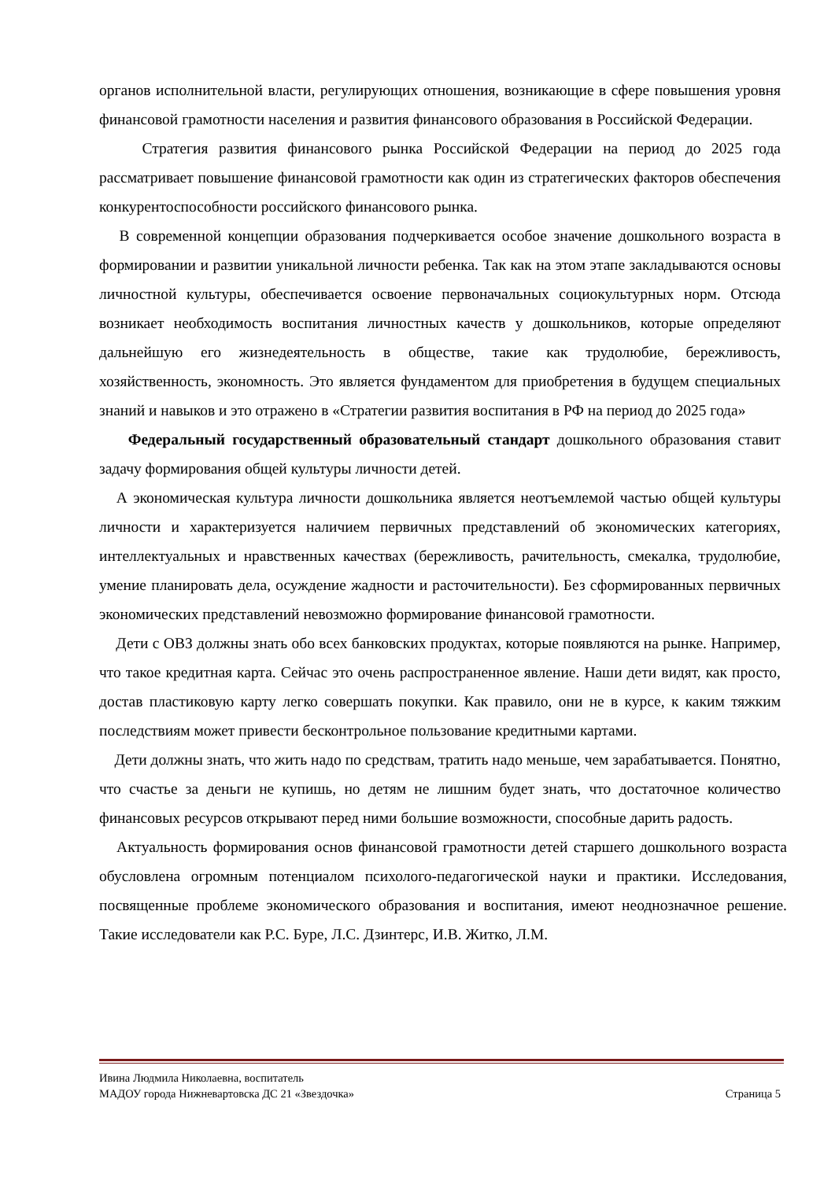органов исполнительной власти, регулирующих отношения, возникающие в сфере повышения уровня финансовой грамотности населения и развития финансового образования в Российской Федерации.
Стратегия развития финансового рынка Российской Федерации на период до 2025 года рассматривает повышение финансовой грамотности как один из стратегических факторов обеспечения конкурентоспособности российского финансового рынка.
В современной концепции образования подчеркивается особое значение дошкольного возраста в формировании и развитии уникальной личности ребенка. Так как на этом этапе закладываются основы личностной культуры, обеспечивается освоение первоначальных социокультурных норм. Отсюда возникает необходимость воспитания личностных качеств у дошкольников, которые определяют дальнейшую его жизнедеятельность в обществе, такие как трудолюбие, бережливость, хозяйственность, экономность. Это является фундаментом для приобретения в будущем специальных знаний и навыков и это отражено в «Стратегии развития воспитания в РФ на период до 2025 года»
Федеральный государственный образовательный стандарт дошкольного образования ставит задачу формирования общей культуры личности детей.
А экономическая культура личности дошкольника является неотъемлемой частью общей культуры личности и характеризуется наличием первичных представлений об экономических категориях, интеллектуальных и нравственных качествах (бережливость, рачительность, смекалка, трудолюбие, умение планировать дела, осуждение жадности и расточительности). Без сформированных первичных экономических представлений невозможно формирование финансовой грамотности.
Дети с ОВЗ должны знать обо всех банковских продуктах, которые появляются на рынке. Например, что такое кредитная карта. Сейчас это очень распространенное явление. Наши дети видят, как просто, достав пластиковую карту легко совершать покупки. Как правило, они не в курсе, к каким тяжким последствиям может привести бесконтрольное пользование кредитными картами.
Дети должны знать, что жить надо по средствам, тратить надо меньше, чем зарабатывается. Понятно, что счастье за деньги не купишь, но детям не лишним будет знать, что достаточное количество финансовых ресурсов открывают перед ними большие возможности, способные дарить радость.
Актуальность формирования основ финансовой грамотности детей старшего дошкольного возраста обусловлена огромным потенциалом психолого-педагогической науки и практики. Исследования, посвященные проблеме экономического образования и воспитания, имеют неоднозначное решение. Такие исследователи как Р.С. Буре, Л.С. Дзинтерс, И.В. Житко, Л.М.
Ивина Людмила Николаевна, воспитатель
МАДОУ города Нижневартовска ДС 21 «Звездочка» Страница 5